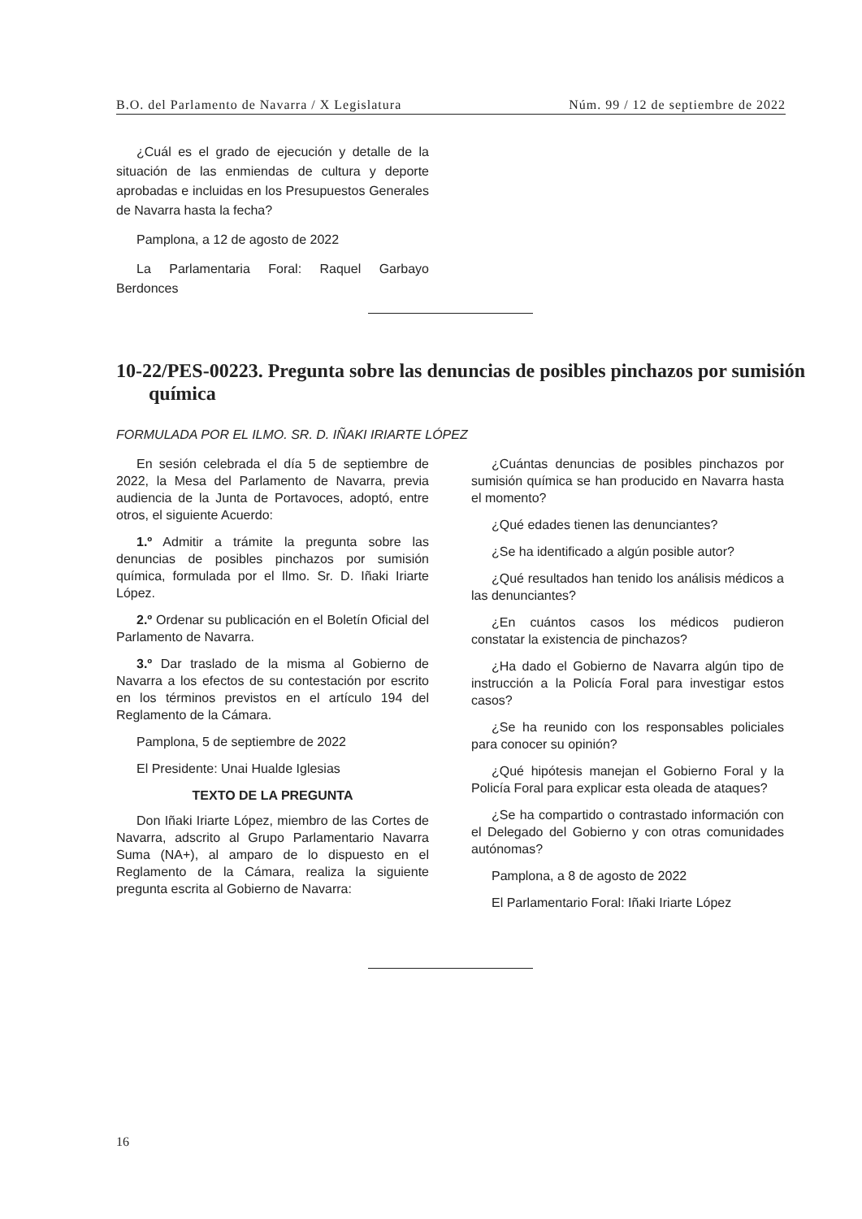B.O. del Parlamento de Navarra / X Legislatura Núm. 99 / 12 de septiembre de 2022
¿Cuál es el grado de ejecución y detalle de la situación de las enmiendas de cultura y deporte aprobadas e incluidas en los Presupuestos Generales de Navarra hasta la fecha?
Pamplona, a 12 de agosto de 2022
La Parlamentaria Foral: Raquel Garbayo Berdonces
10-22/PES-00223. Pregunta sobre las denuncias de posibles pinchazos por sumisión química
FORMULADA POR EL ILMO. SR. D. IÑAKI IRIARTE LÓPEZ
En sesión celebrada el día 5 de septiembre de 2022, la Mesa del Parlamento de Navarra, previa audiencia de la Junta de Portavoces, adoptó, entre otros, el siguiente Acuerdo:
1.º Admitir a trámite la pregunta sobre las denuncias de posibles pinchazos por sumisión química, formulada por el Ilmo. Sr. D. Iñaki Iriarte López.
2.º Ordenar su publicación en el Boletín Oficial del Parlamento de Navarra.
3.º Dar traslado de la misma al Gobierno de Navarra a los efectos de su contestación por escrito en los términos previstos en el artículo 194 del Reglamento de la Cámara.
Pamplona, 5 de septiembre de 2022
El Presidente: Unai Hualde Iglesias
TEXTO DE LA PREGUNTA
Don Iñaki Iriarte López, miembro de las Cortes de Navarra, adscrito al Grupo Parlamentario Navarra Suma (NA+), al amparo de lo dispuesto en el Reglamento de la Cámara, realiza la siguiente pregunta escrita al Gobierno de Navarra:
¿Cuántas denuncias de posibles pinchazos por sumisión química se han producido en Navarra hasta el momento?
¿Qué edades tienen las denunciantes?
¿Se ha identificado a algún posible autor?
¿Qué resultados han tenido los análisis médicos a las denunciantes?
¿En cuántos casos los médicos pudieron constatar la existencia de pinchazos?
¿Ha dado el Gobierno de Navarra algún tipo de instrucción a la Policía Foral para investigar estos casos?
¿Se ha reunido con los responsables policiales para conocer su opinión?
¿Qué hipótesis manejan el Gobierno Foral y la Policía Foral para explicar esta oleada de ataques?
¿Se ha compartido o contrastado información con el Delegado del Gobierno y con otras comunidades autónomas?
Pamplona, a 8 de agosto de 2022
El Parlamentario Foral: Iñaki Iriarte López
16